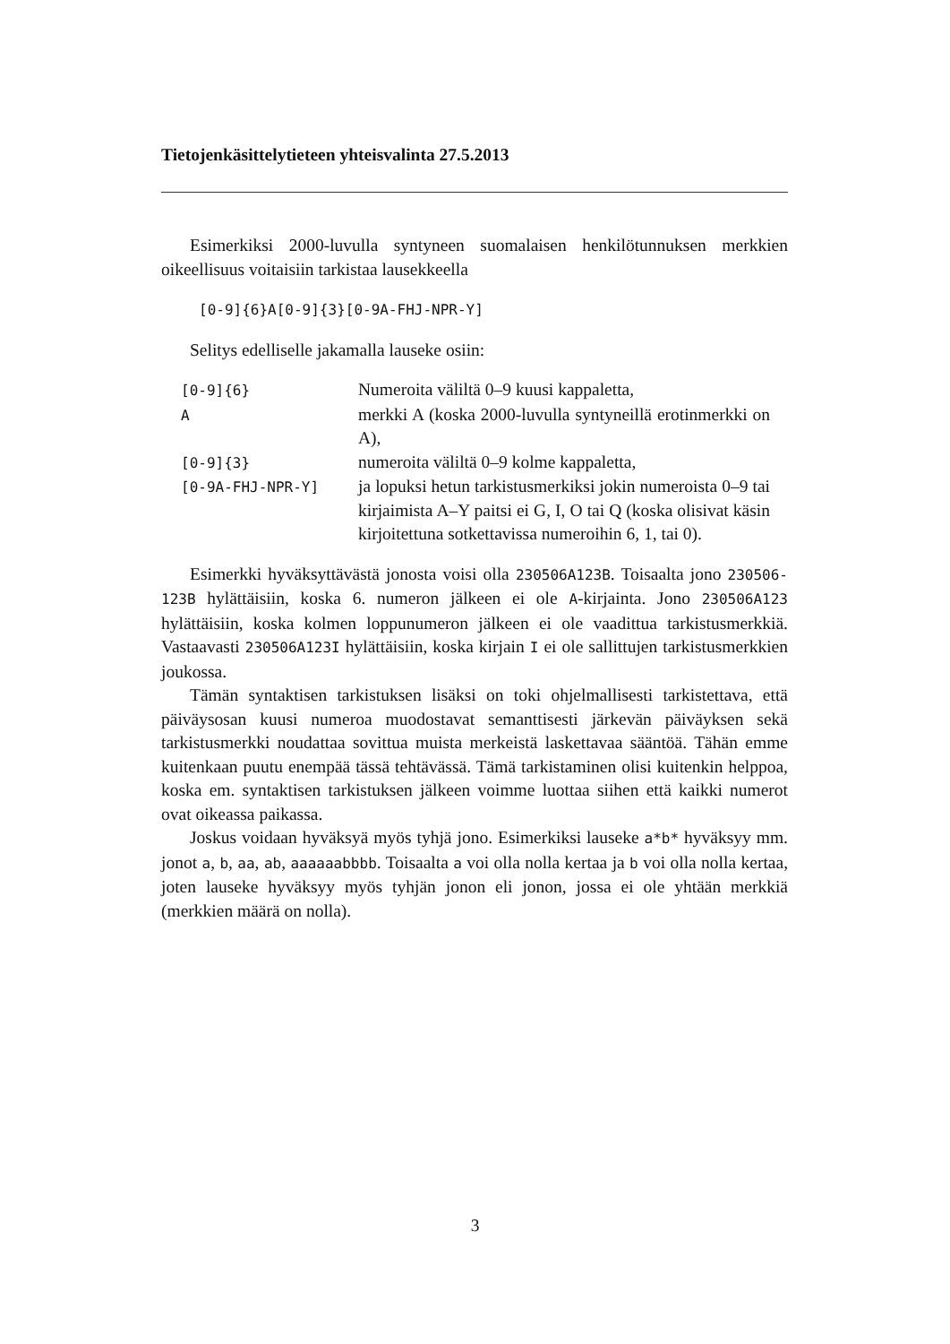Tietojenkäsittelytieteen yhteisvalinta 27.5.2013
Esimerkiksi 2000-luvulla syntyneen suomalaisen henkilötunnuksen merkkien oikeellisuus voitaisiin tarkistaa lausekkeella
[0-9]{6}A[0-9]{3}[0-9A-FHJ-NPR-Y]
Selitys edelliselle jakamalla lauseke osiin:
| [0-9]{6} | Numeroita väliltä 0–9 kuusi kappaletta, |
| A | merkki A (koska 2000-luvulla syntyneillä erotinmerkki on A), |
| [0-9]{3} | numeroita väliltä 0–9 kolme kappaletta, |
| [0-9A-FHJ-NPR-Y] | ja lopuksi hetun tarkistusmerkiksi jokin numeroista 0–9 tai kirjaimista A–Y paitsi ei G, I, O tai Q (koska olisivat käsin kirjoitettuna sotkettavissa numeroihin 6, 1, tai 0). |
Esimerkki hyväksyttävästä jonosta voisi olla 230506A123B. Toisaalta jono 230506-123B hylättäisiin, koska 6. numeron jälkeen ei ole A-kirjainta. Jono 230506A123 hylättäisiin, koska kolmen loppunumeron jälkeen ei ole vaadittua tarkistusmerkkiä. Vastaavasti 230506A123I hylättäisiin, koska kirjain I ei ole sallittujen tarkistusmerkkien joukossa.
Tämän syntaktisen tarkistuksen lisäksi on toki ohjelmallisesti tarkistettava, että päiväysosan kuusi numeroa muodostavat semanttisesti järkevän päiväyksen sekä tarkistusmerkki noudattaa sovittua muista merkeistä laskettavaa sääntöä. Tähän emme kuitenkaan puutu enempää tässä tehtävässä. Tämä tarkistaminen olisi kuitenkin helppoa, koska em. syntaktisen tarkistuksen jälkeen voimme luottaa siihen että kaikki numerot ovat oikeassa paikassa.
Joskus voidaan hyväksyä myös tyhjä jono. Esimerkiksi lauseke a*b* hyväksyy mm. jonot a, b, aa, ab, aaaaaabbbb. Toisaalta a voi olla nolla kertaa ja b voi olla nolla kertaa, joten lauseke hyväksyy myös tyhjän jonon eli jonon, jossa ei ole yhtään merkkiä (merkkien määrä on nolla).
3